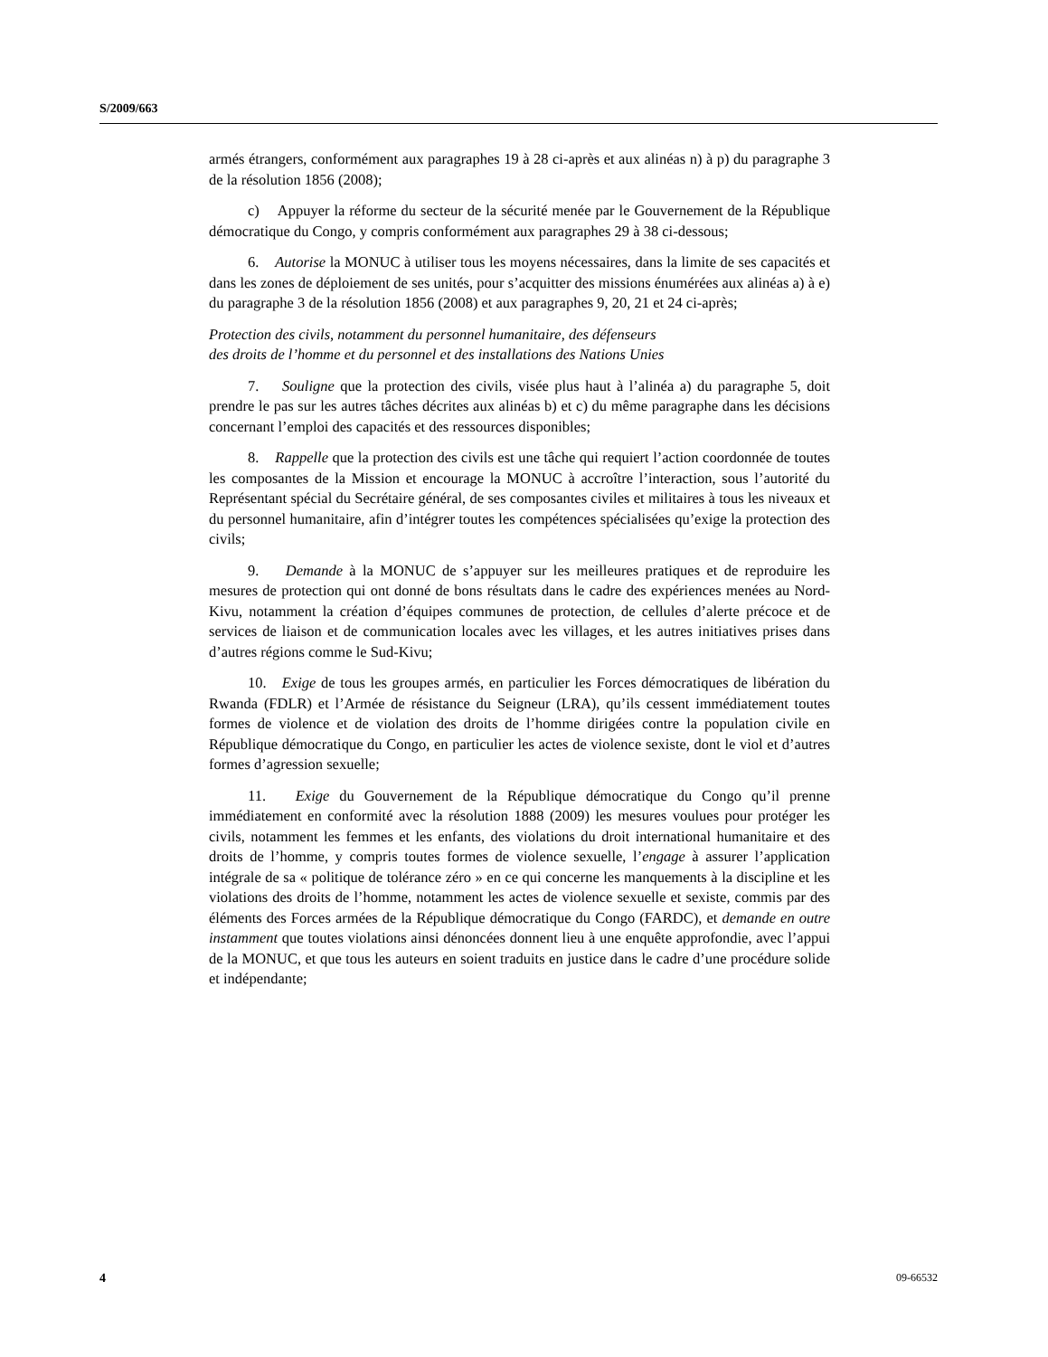S/2009/663
armés étrangers, conformément aux paragraphes 19 à 28 ci-après et aux alinéas n) à p) du paragraphe 3 de la résolution 1856 (2008);
c) Appuyer la réforme du secteur de la sécurité menée par le Gouvernement de la République démocratique du Congo, y compris conformément aux paragraphes 29 à 38 ci-dessous;
6. Autorise la MONUC à utiliser tous les moyens nécessaires, dans la limite de ses capacités et dans les zones de déploiement de ses unités, pour s’acquitter des missions énumérées aux alinéas a) à e) du paragraphe 3 de la résolution 1856 (2008) et aux paragraphes 9, 20, 21 et 24 ci-après;
Protection des civils, notamment du personnel humanitaire, des défenseurs
des droits de l’homme et du personnel et des installations des Nations Unies
7. Souligne que la protection des civils, visée plus haut à l’alinéa a) du paragraphe 5, doit prendre le pas sur les autres tâches décrites aux alinéas b) et c) du même paragraphe dans les décisions concernant l’emploi des capacités et des ressources disponibles;
8. Rappelle que la protection des civils est une tâche qui requiert l’action coordonnée de toutes les composantes de la Mission et encourage la MONUC à accroître l’interaction, sous l’autorité du Représentant spécial du Secrétaire général, de ses composantes civiles et militaires à tous les niveaux et du personnel humanitaire, afin d’intégrer toutes les compétences spécialisées qu’exige la protection des civils;
9. Demande à la MONUC de s’appuyer sur les meilleures pratiques et de reproduire les mesures de protection qui ont donné de bons résultats dans le cadre des expériences menées au Nord-Kivu, notamment la création d’équipes communes de protection, de cellules d’alerte précoce et de services de liaison et de communication locales avec les villages, et les autres initiatives prises dans d’autres régions comme le Sud-Kivu;
10. Exige de tous les groupes armés, en particulier les Forces démocratiques de libération du Rwanda (FDLR) et l’Armée de résistance du Seigneur (LRA), qu’ils cessent immédiatement toutes formes de violence et de violation des droits de l’homme dirigées contre la population civile en République démocratique du Congo, en particulier les actes de violence sexiste, dont le viol et d’autres formes d’agression sexuelle;
11. Exige du Gouvernement de la République démocratique du Congo qu’il prenne immédiatement en conformité avec la résolution 1888 (2009) les mesures voulues pour protéger les civils, notamment les femmes et les enfants, des violations du droit international humanitaire et des droits de l’homme, y compris toutes formes de violence sexuelle, l’engage à assurer l’application intégrale de sa « politique de tolérance zéro » en ce qui concerne les manquements à la discipline et les violations des droits de l’homme, notamment les actes de violence sexuelle et sexiste, commis par des éléments des Forces armées de la République démocratique du Congo (FARDC), et demande en outre instamment que toutes violations ainsi dénoncées donnent lieu à une enquête approfondie, avec l’appui de la MONUC, et que tous les auteurs en soient traduits en justice dans le cadre d’une procédure solide et indépendante;
4 09-66532